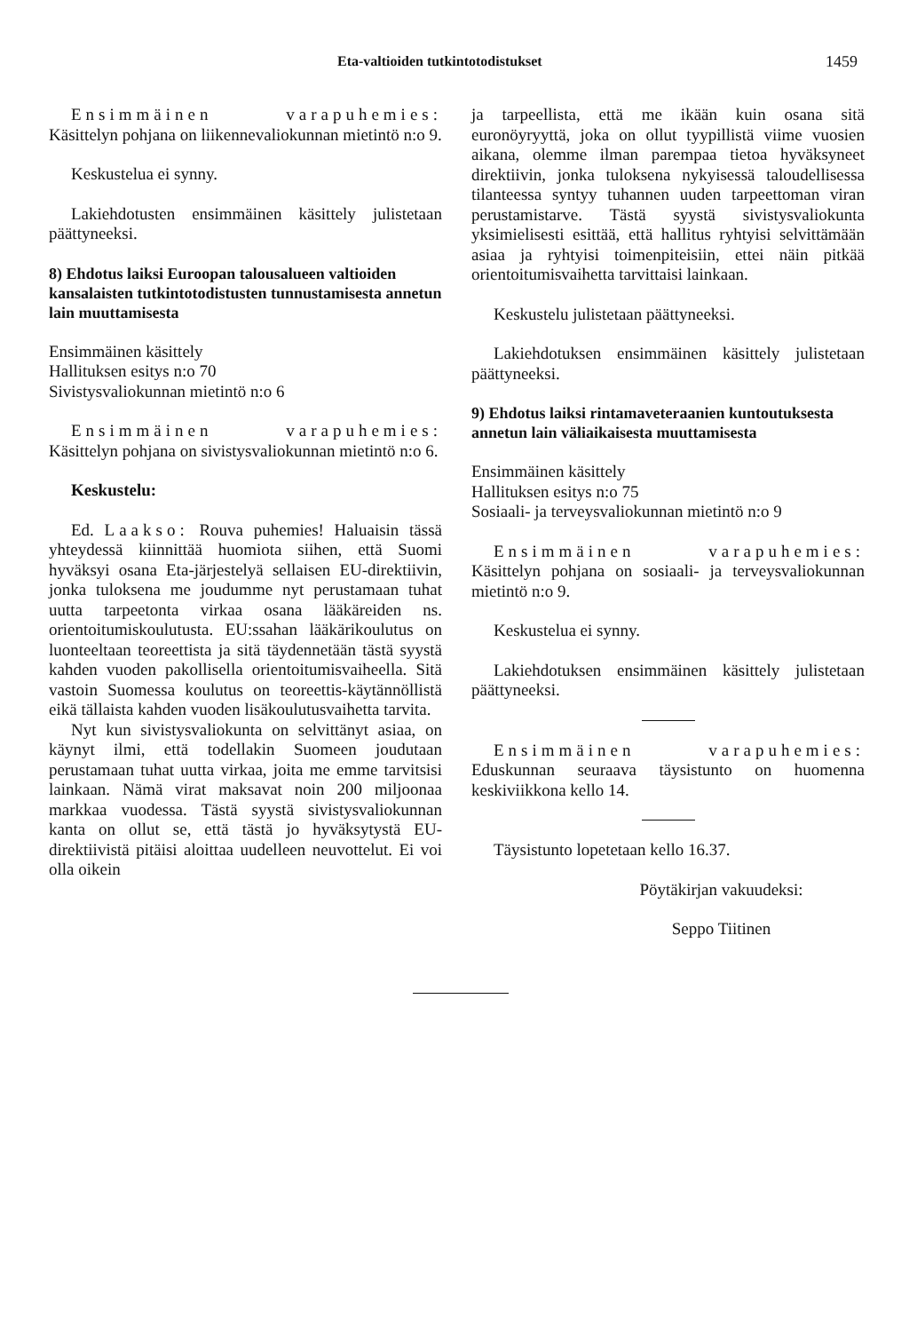Eta-valtioiden tutkintotodistukset 1459
Ensimmäinen varapuhemies: Käsittelyn pohjana on liikennevaliokunnan mietintö n:o 9.
Keskustelua ei synny.
Lakiehdotusten ensimmäinen käsittely julistetaan päättyneeksi.
8) Ehdotus laiksi Euroopan talousalueen valtioiden kansalaisten tutkintotodistusten tunnustamisesta annetun lain muuttamisesta
Ensimmäinen käsittely
Hallituksen esitys n:o 70
Sivistysvaliokunnan mietintö n:o 6
Ensimmäinen varapuhemies: Käsittelyn pohjana on sivistysvaliokunnan mietintö n:o 6.
Keskustelu:
Ed. Laakso: Rouva puhemies! Haluaisin tässä yhteydessä kiinnittää huomiota siihen, että Suomi hyväksyi osana Eta-järjestelyä sellaisen EU-direktiivin, jonka tuloksena me joudumme nyt perustamaan tuhat uutta tarpeetonta virkaa osana lääkäreiden ns. orientoitumiskoulutusta. EU:ssahan lääkärikoulutus on luonteeltaan teoreettista ja sitä täydennetään tästä syystä kahden vuoden pakollisella orientoitumisvaiheella. Sitä vastoin Suomessa koulutus on teoreettis-käytännöllistä eikä tällaista kahden vuoden lisäkoulutusvaihetta tarvita.
Nyt kun sivistysvaliokunta on selvittänyt asiaa, on käynyt ilmi, että todellakin Suomeen joudutaan perustamaan tuhat uutta virkaa, joita me emme tarvitsisi lainkaan. Nämä virat maksavat noin 200 miljoonaa markkaa vuodessa. Tästä syystä sivistysvaliokunnan kanta on ollut se, että tästä jo hyväksytystä EU-direktiivistä pitäisi aloittaa uudelleen neuvottelut. Ei voi olla oikein
ja tarpeellista, että me ikään kuin osana sitä euronöyryyttä, joka on ollut tyypillistä viime vuosien aikana, olemme ilman parempaa tietoa hyväksyneet direktiivin, jonka tuloksena nykyisessä taloudellisessa tilanteessa syntyy tuhannen uuden tarpeettoman viran perustamistarve. Tästä syystä sivistysvaliokunta yksimielisesti esittää, että hallitus ryhtyisi selvittämään asiaa ja ryhtyisi toimenpiteisiin, ettei näin pitkää orientoitumisvaihetta tarvittaisi lainkaan.
Keskustelu julistetaan päättyneeksi.
Lakiehdotuksen ensimmäinen käsittely julistetaan päättyneeksi.
9) Ehdotus laiksi rintamaveteraanien kuntoutuksesta annetun lain väliaikaisesta muuttamisesta
Ensimmäinen käsittely
Hallituksen esitys n:o 75
Sosiaali- ja terveysvaliokunnan mietintö n:o 9
Ensimmäinen varapuhemies: Käsittelyn pohjana on sosiaali- ja terveysvaliokunnan mietintö n:o 9.
Keskustelua ei synny.
Lakiehdotuksen ensimmäinen käsittely julistetaan päättyneeksi.
Ensimmäinen varapuhemies: Eduskunnan seuraava täysistunto on huomenna keskiviikkona kello 14.
Täysistunto lopetetaan kello 16.37.
Pöytäkirjan vakuudeksi:
Seppo Tiitinen